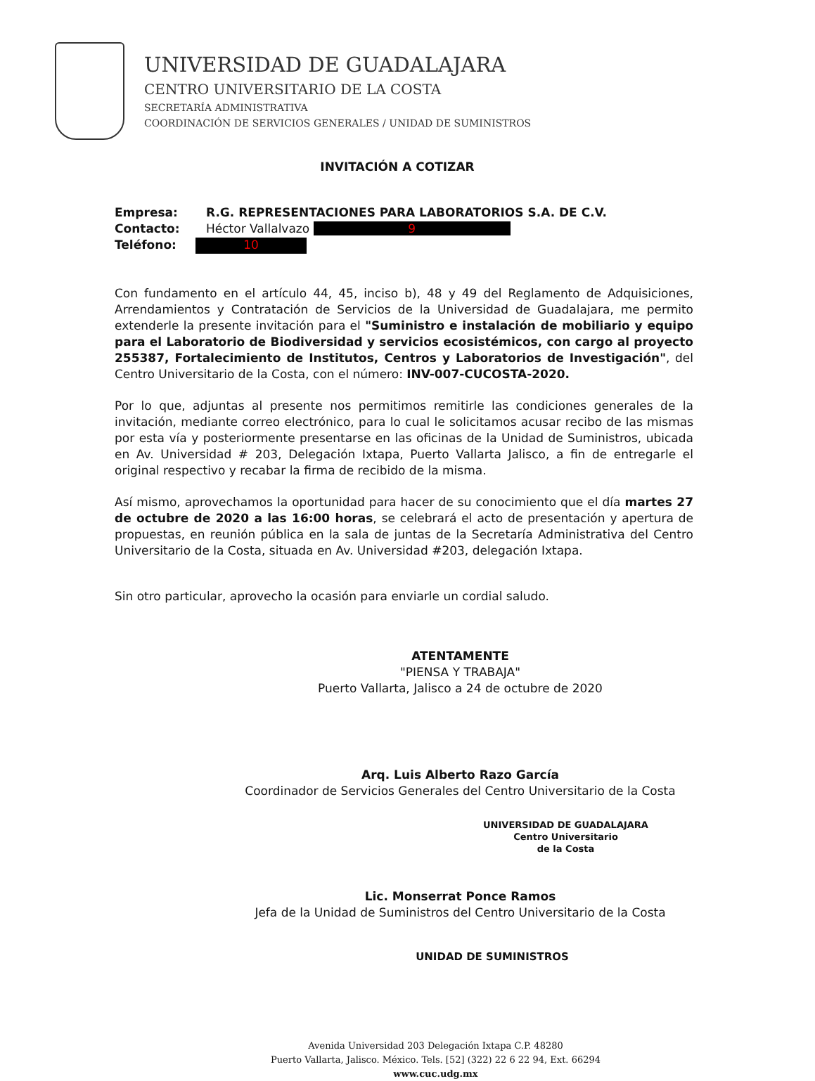UNIVERSIDAD DE GUADALAJARA
CENTRO UNIVERSITARIO DE LA COSTA
SECRETARÍA ADMINISTRATIVA
COORDINACIÓN DE SERVICIOS GENERALES / UNIDAD DE SUMINISTROS
INVITACIÓN A COTIZAR
Empresa: R.G. REPRESENTACIONES PARA LABORATORIOS S.A. DE C.V.
Contacto: Héctor Vallalvazo 9
Teléfono: 10
Con fundamento en el artículo 44, 45, inciso b), 48 y 49 del Reglamento de Adquisiciones, Arrendamientos y Contratación de Servicios de la Universidad de Guadalajara, me permito extenderle la presente invitación para el "Suministro e instalación de mobiliario y equipo para el Laboratorio de Biodiversidad y servicios ecosistémicos, con cargo al proyecto 255387, Fortalecimiento de Institutos, Centros y Laboratorios de Investigación", del Centro Universitario de la Costa, con el número: INV-007-CUCOSTA-2020.
Por lo que, adjuntas al presente nos permitimos remitirle las condiciones generales de la invitación, mediante correo electrónico, para lo cual le solicitamos acusar recibo de las mismas por esta vía y posteriormente presentarse en las oficinas de la Unidad de Suministros, ubicada en Av. Universidad # 203, Delegación Ixtapa, Puerto Vallarta Jalisco, a fin de entregarle el original respectivo y recabar la firma de recibido de la misma.
Así mismo, aprovechamos la oportunidad para hacer de su conocimiento que el día martes 27 de octubre de 2020 a las 16:00 horas, se celebrará el acto de presentación y apertura de propuestas, en reunión pública en la sala de juntas de la Secretaría Administrativa del Centro Universitario de la Costa, situada en Av. Universidad #203, delegación Ixtapa.
Sin otro particular, aprovecho la ocasión para enviarle un cordial saludo.
ATENTAMENTE
"PIENSA Y TRABAJA"
Puerto Vallarta, Jalisco a 24 de octubre de 2020
Arq. Luis Alberto Razo García
Coordinador de Servicios Generales del Centro Universitario de la Costa
UNIVERSIDAD DE GUADALAJARA
Centro Universitario
de la Costa
Lic. Monserrat Ponce Ramos
Jefa de la Unidad de Suministros del Centro Universitario de la Costa
UNIDAD DE SUMINISTROS
Avenida Universidad 203 Delegación Ixtapa C.P. 48280
Puerto Vallarta, Jalisco. México. Tels. [52] (322) 22 6 22 94, Ext. 66294
www.cuc.udg.mx